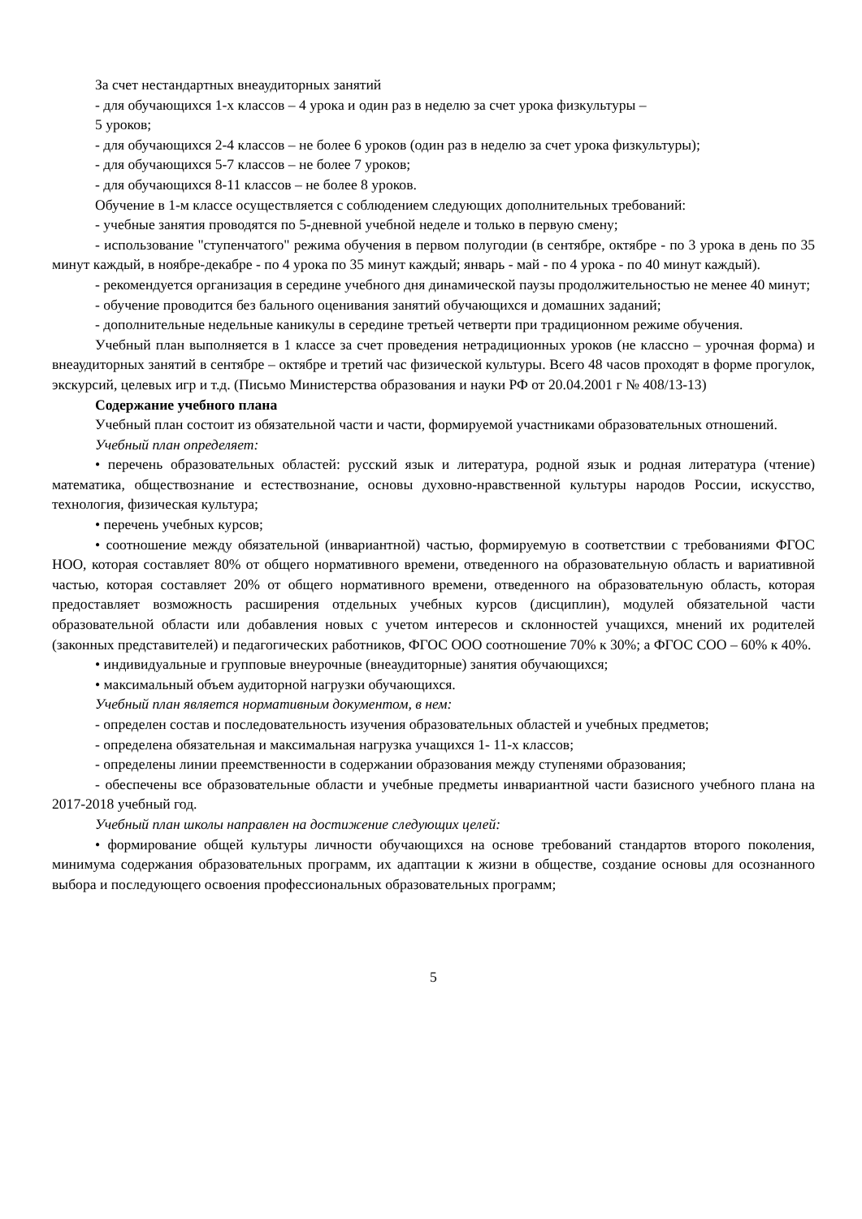За счет нестандартных внеаудиторных занятий
- для обучающихся 1-х классов – 4 урока и один раз в неделю за счет урока физкультуры –
5 уроков;
- для обучающихся 2-4 классов – не более 6 уроков (один раз в неделю за счет урока физкультуры);
- для обучающихся 5-7 классов – не более 7 уроков;
- для обучающихся 8-11 классов – не более 8 уроков.
Обучение в 1-м классе осуществляется с соблюдением следующих дополнительных требований:
- учебные занятия проводятся по 5-дневной учебной неделе и только в первую смену;
- использование "ступенчатого" режима обучения в первом полугодии (в сентябре, октябре - по 3 урока в день по 35 минут каждый, в ноябре-декабре - по 4 урока по 35 минут каждый; январь - май - по 4 урока - по 40 минут каждый).
- рекомендуется организация в середине учебного дня динамической паузы продолжительностью не менее 40 минут;
- обучение проводится без бального оценивания занятий обучающихся и домашних заданий;
- дополнительные недельные каникулы в середине третьей четверти при традиционном режиме обучения.
Учебный план выполняется в 1 классе за счет проведения нетрадиционных уроков (не классно – урочная форма) и внеаудиторных занятий в сентябре – октябре и третий час физической культуры. Всего 48 часов проходят в форме прогулок, экскурсий, целевых игр и т.д. (Письмо Министерства образования и науки РФ от 20.04.2001 г № 408/13-13)
Содержание учебного плана
Учебный план состоит из обязательной части и части, формируемой участниками образовательных отношений.
Учебный план определяет:
• перечень образовательных областей: русский язык и литература, родной язык и родная литература (чтение) математика, обществознание и естествознание, основы духовно-нравственной культуры народов России, искусство, технология, физическая культура;
• перечень учебных курсов;
• соотношение между обязательной (инвариантной) частью, формируемую в соответствии с требованиями ФГОС НОО, которая составляет 80% от общего нормативного времени, отведенного на образовательную область и вариативной частью, которая составляет 20% от общего нормативного времени, отведенного на образовательную область, которая предоставляет возможность расширения отдельных учебных курсов (дисциплин), модулей обязательной части образовательной области или добавления новых с учетом интересов и склонностей учащихся, мнений их родителей (законных представителей) и педагогических работников, ФГОС ООО соотношение 70% к 30%; а ФГОС СОО – 60% к 40%.
• индивидуальные и групповые внеурочные (внеаудиторные) занятия обучающихся;
• максимальный объем аудиторной нагрузки обучающихся.
Учебный план является нормативным документом, в нем:
- определен состав и последовательность изучения образовательных областей и учебных предметов;
- определена обязательная и максимальная нагрузка учащихся 1- 11-х классов;
- определены линии преемственности в содержании образования между ступенями образования;
- обеспечены все образовательные области и учебные предметы инвариантной части базисного учебного плана на 2017-2018 учебный год.
Учебный план школы направлен на достижение следующих целей:
• формирование общей культуры личности обучающихся на основе требований стандартов второго поколения, минимума содержания образовательных программ, их адаптации к жизни в обществе, создание основы для осознанного выбора и последующего освоения профессиональных образовательных программ;
5